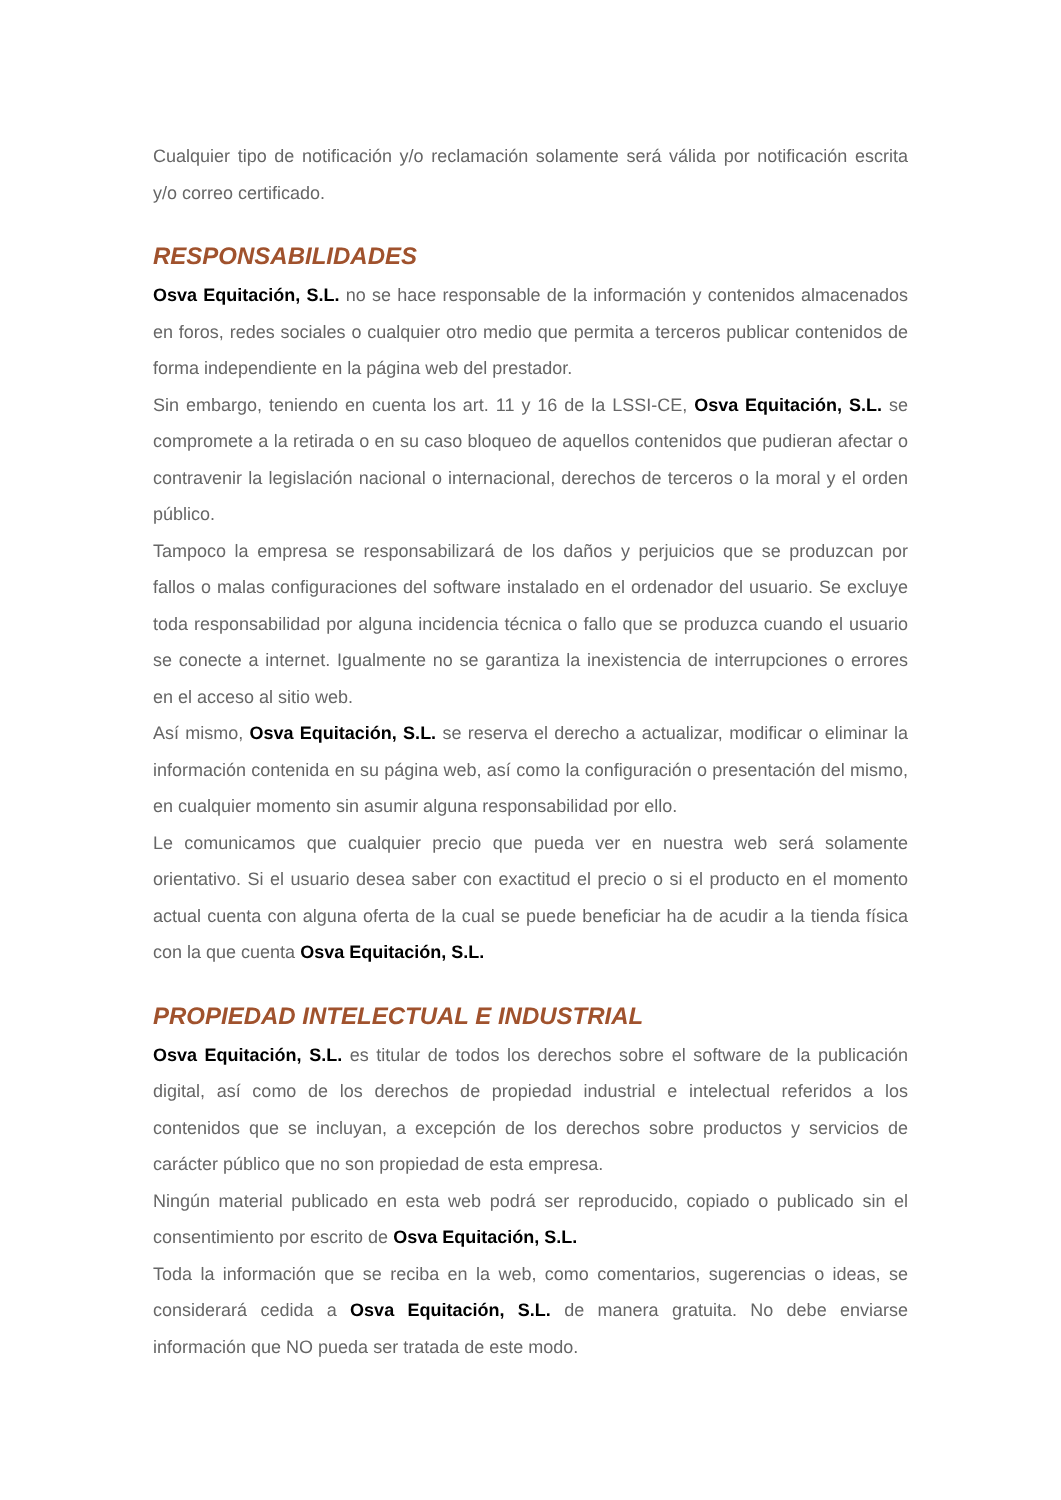Cualquier tipo de notificación y/o reclamación solamente será válida por notificación escrita y/o correo certificado.
RESPONSABILIDADES
Osva Equitación, S.L. no se hace responsable de la información y contenidos almacenados en foros, redes sociales o cualquier otro medio que permita a terceros publicar contenidos de forma independiente en la página web del prestador.
Sin embargo, teniendo en cuenta los art. 11 y 16 de la LSSI-CE, Osva Equitación, S.L. se compromete a la retirada o en su caso bloqueo de aquellos contenidos que pudieran afectar o contravenir la legislación nacional o internacional, derechos de terceros o la moral y el orden público.
Tampoco la empresa se responsabilizará de los daños y perjuicios que se produzcan por fallos o malas configuraciones del software instalado en el ordenador del usuario. Se excluye toda responsabilidad por alguna incidencia técnica o fallo que se produzca cuando el usuario se conecte a internet. Igualmente no se garantiza la inexistencia de interrupciones o errores en el acceso al sitio web.
Así mismo, Osva Equitación, S.L. se reserva el derecho a actualizar, modificar o eliminar la información contenida en su página web, así como la configuración o presentación del mismo, en cualquier momento sin asumir alguna responsabilidad por ello.
Le comunicamos que cualquier precio que pueda ver en nuestra web será solamente orientativo. Si el usuario desea saber con exactitud el precio o si el producto en el momento actual cuenta con alguna oferta de la cual se puede beneficiar ha de acudir a la tienda física con la que cuenta Osva Equitación, S.L.
PROPIEDAD INTELECTUAL E INDUSTRIAL
Osva Equitación, S.L. es titular de todos los derechos sobre el software de la publicación digital, así como de los derechos de propiedad industrial e intelectual referidos a los contenidos que se incluyan, a excepción de los derechos sobre productos y servicios de carácter público que no son propiedad de esta empresa.
Ningún material publicado en esta web podrá ser reproducido, copiado o publicado sin el consentimiento por escrito de Osva Equitación, S.L.
Toda la información que se reciba en la web, como comentarios, sugerencias o ideas, se considerará cedida a Osva Equitación, S.L. de manera gratuita. No debe enviarse información que NO pueda ser tratada de este modo.